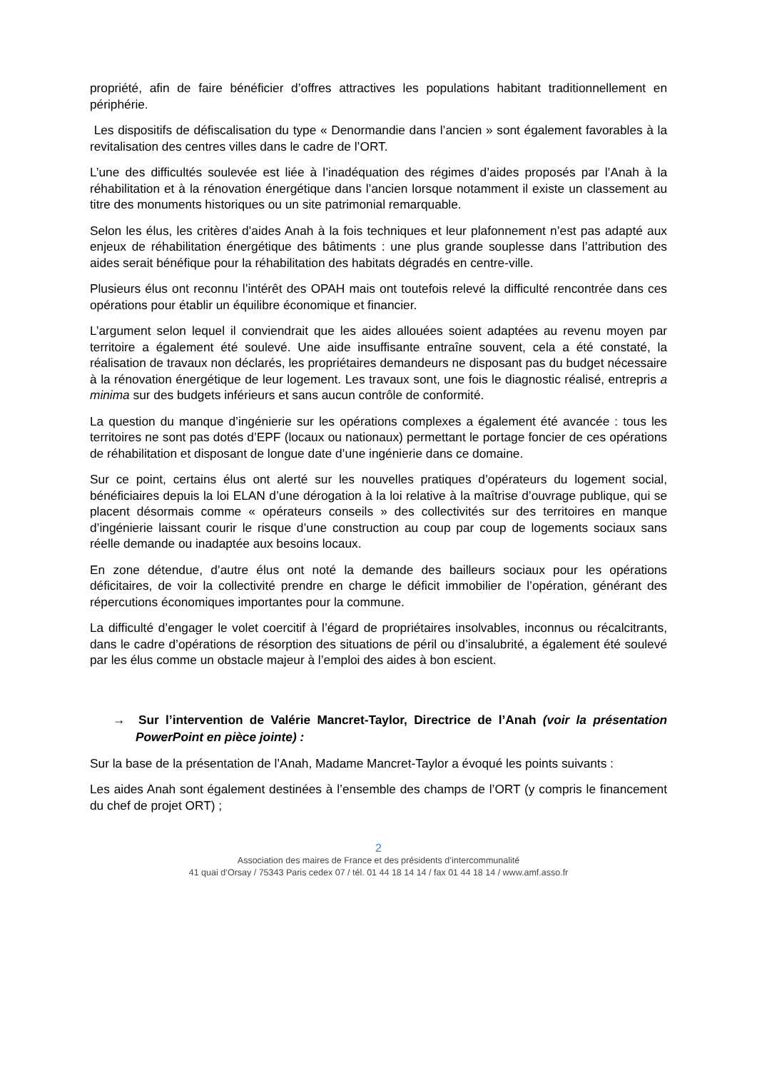propriété, afin de faire bénéficier d’offres attractives les populations habitant traditionnellement en périphérie.
Les dispositifs de défiscalisation du type « Denormandie dans l’ancien » sont également favorables à la revitalisation des centres villes dans le cadre de l’ORT.
L’une des difficultés soulevée est liée à l’inadéquation des régimes d’aides proposés par l’Anah à la réhabilitation et à la rénovation énergétique dans l’ancien lorsque notamment il existe un classement au titre des monuments historiques ou un site patrimonial remarquable.
Selon les élus, les critères d’aides Anah à la fois techniques et leur plafonnement n’est pas adapté aux enjeux de réhabilitation énergétique des bâtiments : une plus grande souplesse dans l’attribution des aides serait bénéfique pour la réhabilitation des habitats dégradés en centre-ville.
Plusieurs élus ont reconnu l’intérêt des OPAH mais ont toutefois relevé la difficulté rencontrée dans ces opérations pour établir un équilibre économique et financier.
L’argument selon lequel il conviendrait que les aides allouées soient adaptées au revenu moyen par territoire a également été soulevé. Une aide insuffisante entraîne souvent, cela a été constaté, la réalisation de travaux non déclarés, les propriétaires demandeurs ne disposant pas du budget nécessaire à la rénovation énergétique de leur logement. Les travaux sont, une fois le diagnostic réalisé, entrepris a minima sur des budgets inférieurs et sans aucun contrôle de conformité.
La question du manque d’ingénierie sur les opérations complexes a également été avancée : tous les territoires ne sont pas dotés d’EPF (locaux ou nationaux) permettant le portage foncier de ces opérations de réhabilitation et disposant de longue date d’une ingénierie dans ce domaine.
Sur ce point, certains élus ont alerté sur les nouvelles pratiques d’opérateurs du logement social, bénéficiaires depuis la loi ELAN d’une dérogation à la loi relative à la maîtrise d’ouvrage publique, qui se placent désormais comme « opérateurs conseils » des collectivités sur des territoires en manque d’ingénierie laissant courir le risque d’une construction au coup par coup de logements sociaux sans réelle demande ou inadaptée aux besoins locaux.
En zone détendue, d’autre élus ont noté la demande des bailleurs sociaux pour les opérations déficitaires, de voir la collectivité prendre en charge le déficit immobilier de l’opération, générant des répercutions économiques importantes pour la commune.
La difficulté d’engager le volet coercitif à l’égard de propriétaires insolvables, inconnus ou récalcitrants, dans le cadre d’opérations de résorption des situations de péril ou d’insalubrité, a également été soulevé par les élus comme un obstacle majeur à l’emploi des aides à bon escient.
→ Sur l’intervention de Valérie Mancret-Taylor, Directrice de l’Anah (voir la présentation PowerPoint en pièce jointe) :
Sur la base de la présentation de l’Anah, Madame Mancret-Taylor a évoqué les points suivants :
Les aides Anah sont également destinées à l’ensemble des champs de l’ORT (y compris le financement du chef de projet ORT) ;
2
Association des maires de France et des présidents d’intercommunalité
41 quai d’Orsay / 75343 Paris cedex 07 / tél. 01 44 18 14 14 / fax 01 44 18 14 / www.amf.asso.fr